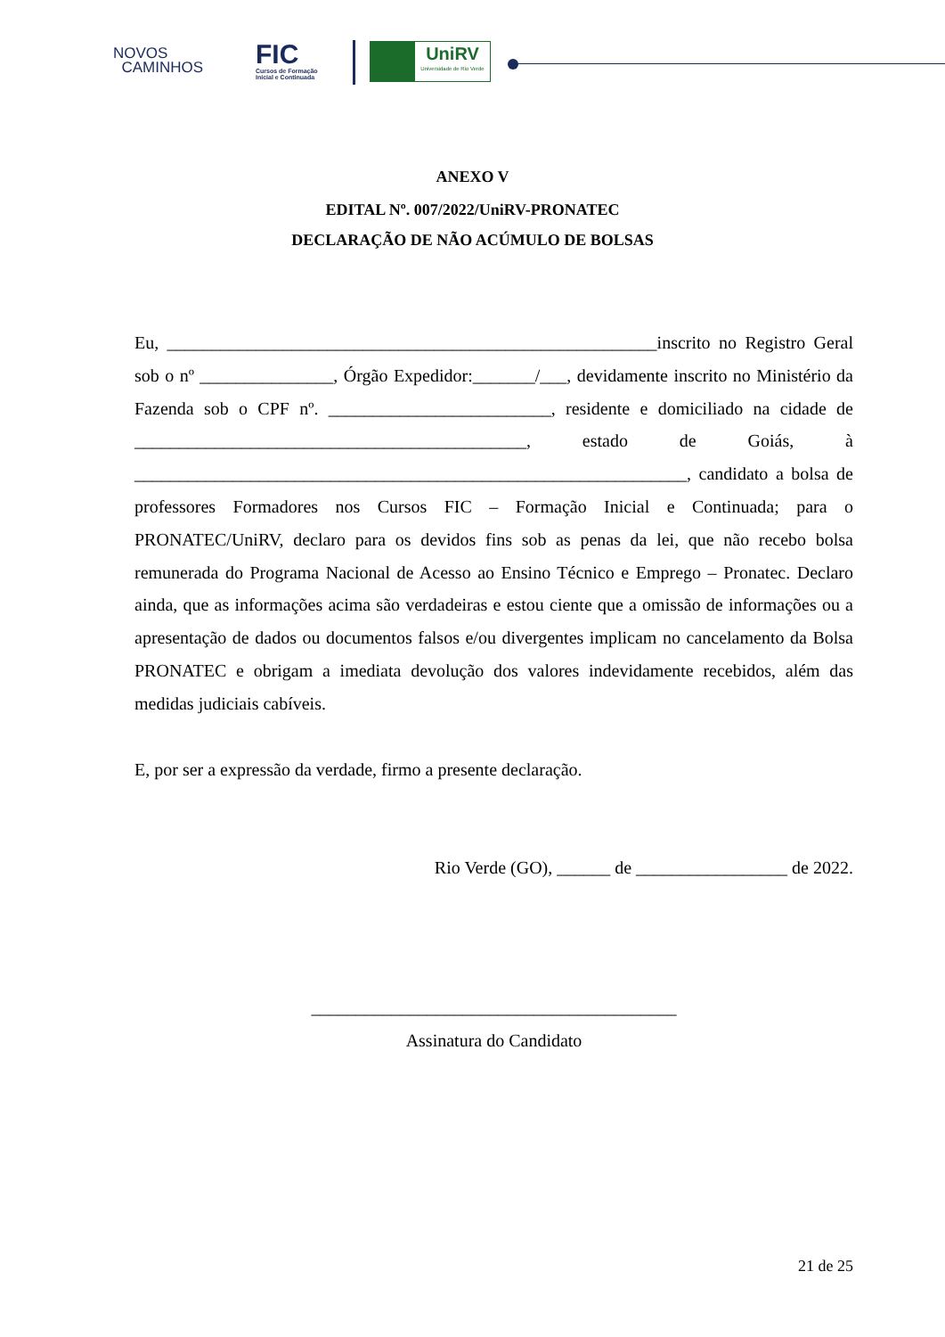NOVOS
CAMINHOS
FIC
Cursos de Formação
Inicial e Continuada
UniRV
Universidade de Rio Verde
ANEXO V
EDITAL Nº. 007/2022/UniRV-PRONATEC
DECLARAÇÃO DE NÃO ACÚMULO DE BOLSAS
Eu, _______________________________________________________inscrito no Registro Geral sob o nº _______________, Órgão Expedidor:_______/___, devidamente inscrito no Ministério da Fazenda sob o CPF nº. _________________________, residente e domiciliado na cidade de ____________________________________________, estado de Goiás, à ______________________________________________________________, candidato a bolsa de professores Formadores nos Cursos FIC – Formação Inicial e Continuada; para o PRONATEC/UniRV, declaro para os devidos fins sob as penas da lei, que não recebo bolsa remunerada do Programa Nacional de Acesso ao Ensino Técnico e Emprego – Pronatec. Declaro ainda, que as informações acima são verdadeiras e estou ciente que a omissão de informações ou a apresentação de dados ou documentos falsos e/ou divergentes implicam no cancelamento da Bolsa PRONATEC e obrigam a imediata devolução dos valores indevidamente recebidos, além das medidas judiciais cabíveis.
E, por ser a expressão da verdade, firmo a presente declaração.
Rio Verde (GO), ______ de _________________ de 2022.
_________________________________________
Assinatura do Candidato
21 de 25